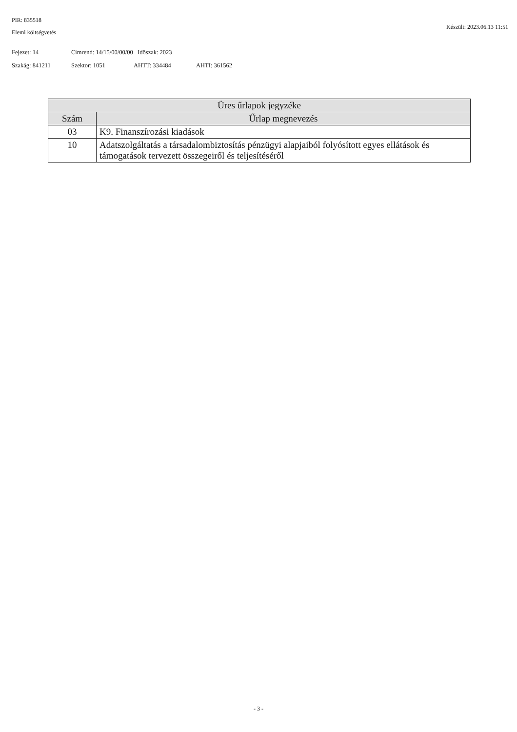PIR: 835518
Elemi költségvetés
Készült: 2023.06.13 11:51
Fejezet: 14 Címrend: 14/15/00/00/00 Időszak: 2023
Szakág: 841211 Szektor: 1051 AHTT: 334484 AHTI: 361562
| Üres űrlapok jegyzéke | |
| --- | --- |
| Szám | Űrlap megnevezés |
| 03 | K9. Finanszírozási kiadások |
| 10 | Adatszolgáltatás a társadalombiztosítás pénzügyi alapjaiból folyósított egyes ellátások és támogatások tervezett összegeiről és teljesítéséről |
- 3 -